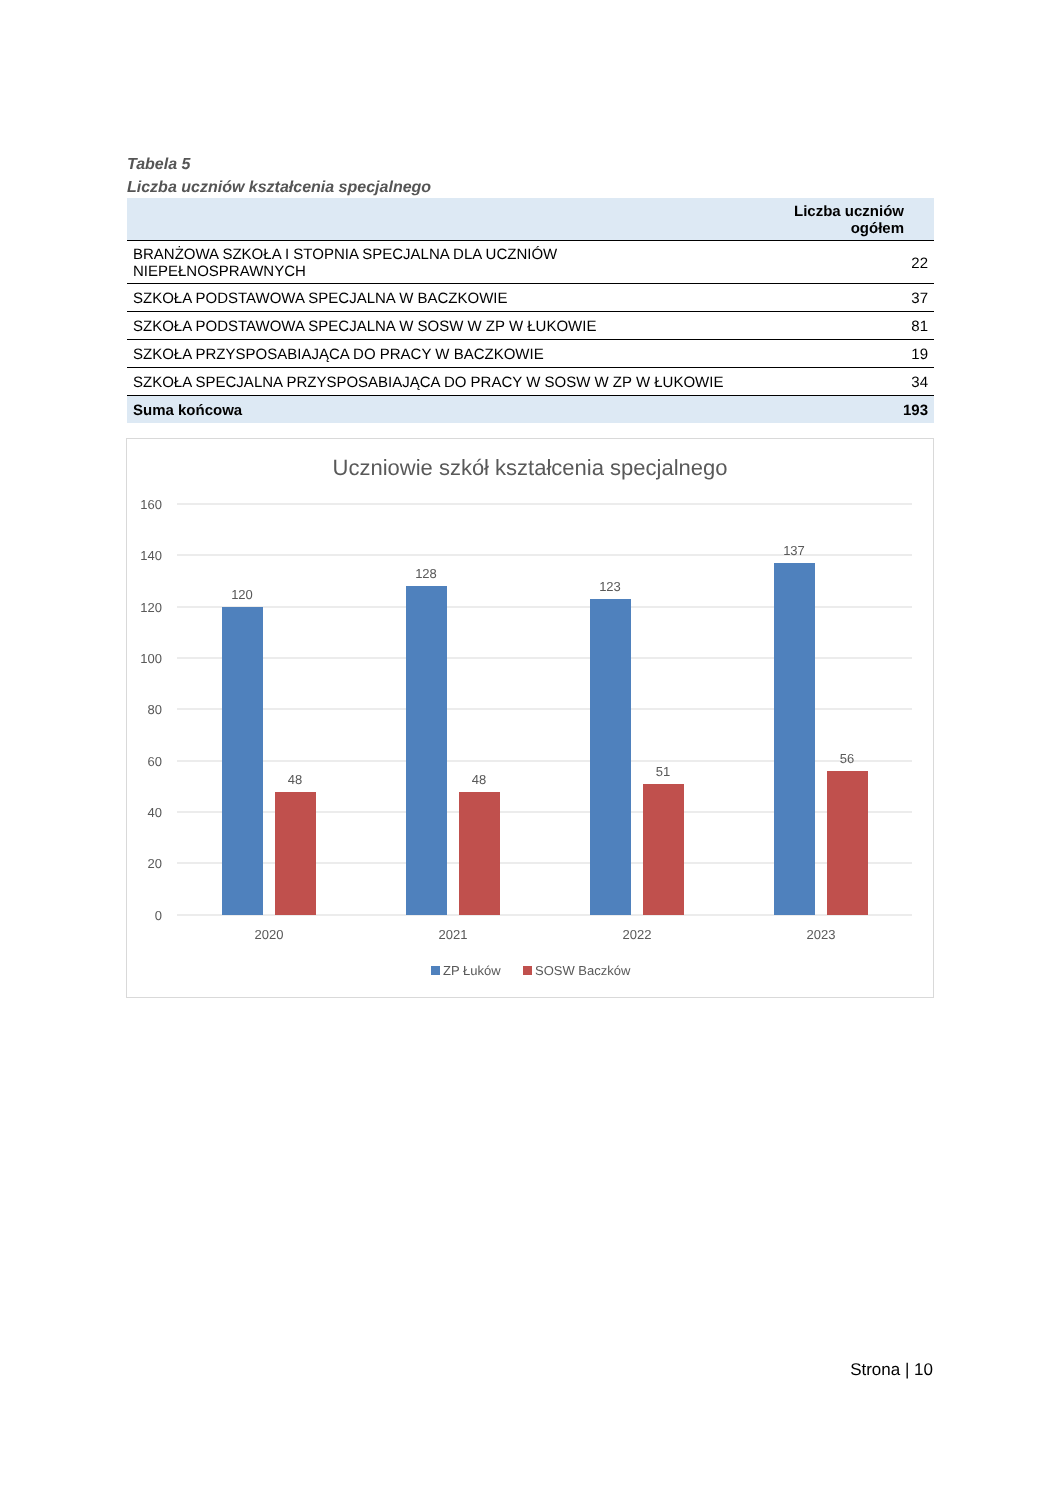Tabela 5
Liczba uczniów kształcenia specjalnego
| | Liczba uczniów ogółem |
| --- | --- |
| BRANŻOWA SZKOŁA I STOPNIA SPECJALNA DLA UCZNIÓW NIEPEŁNOSPRAWNYCH | 22 |
| SZKOŁA PODSTAWOWA SPECJALNA W BACZKOWIE | 37 |
| SZKOŁA PODSTAWOWA SPECJALNA W SOSW W ZP W ŁUKOWIE | 81 |
| SZKOŁA PRZYSPOSABIAJĄCA DO PRACY W BACZKOWIE | 19 |
| SZKOŁA SPECJALNA PRZYSPOSABIAJĄCA DO PRACY W SOSW W ZP W ŁUKOWIE | 34 |
| Suma końcowa | 193 |
Uczniowie szkół kształcenia specjalnego
160
140
120
100
80
60
40
20
0
120
48
128
48
123
51
137
56
2020
2021
2022
2023
ZP Łuków
SOSW Baczków
Strona | 10